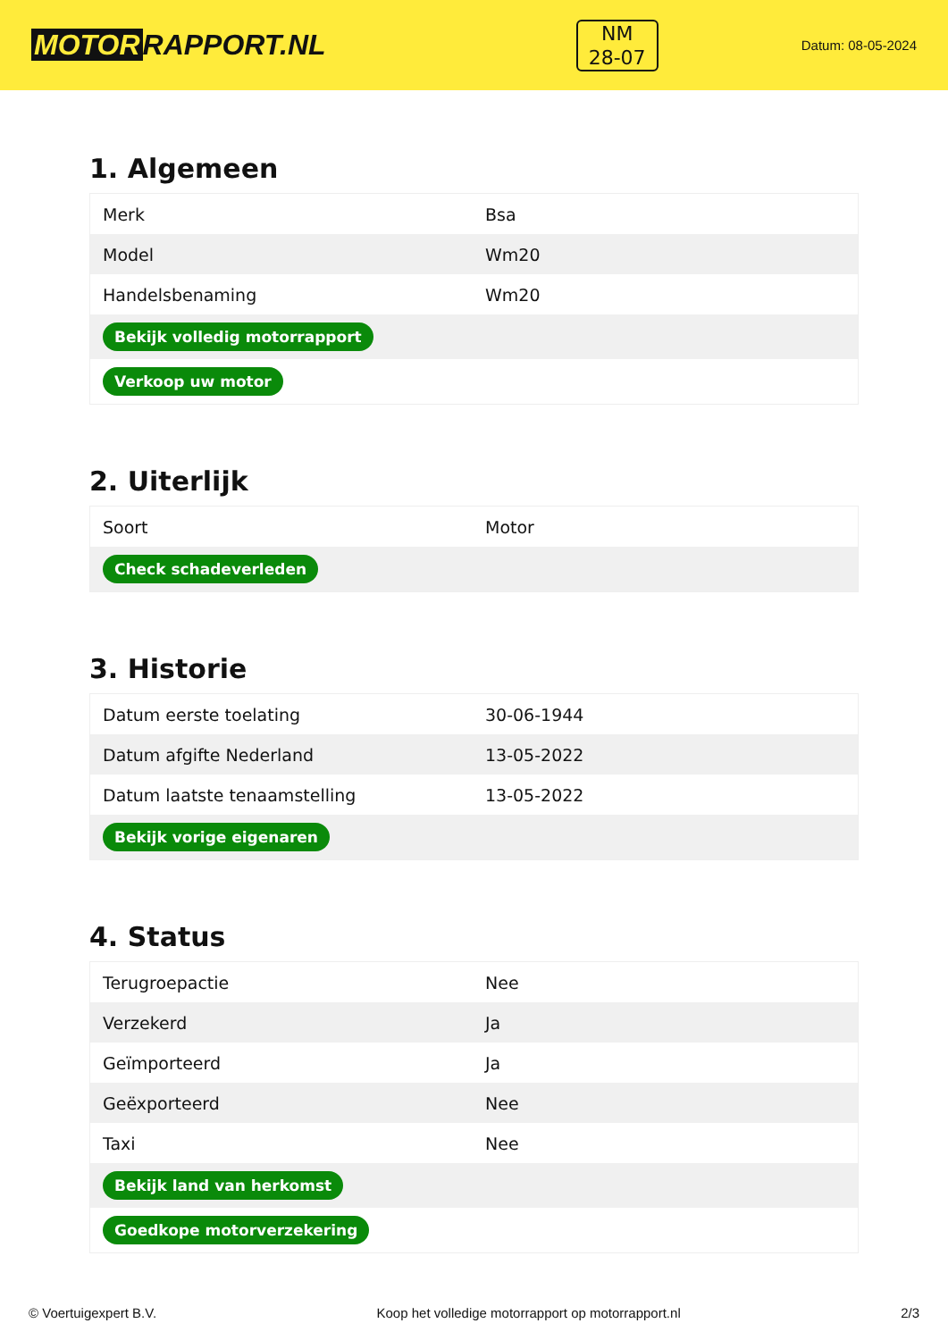MOTOR RAPPORT.NL
NM
28-07
Datum: 08-05-2024
1. Algemeen
| Merk | Bsa |
| Model | Wm20 |
| Handelsbenaming | Wm20 |
| Bekijk volledig motorrapport | |
| Verkoop uw motor | |
2. Uiterlijk
| Soort | Motor |
| Check schadeverleden | |
3. Historie
| Datum eerste toelating | 30-06-1944 |
| Datum afgifte Nederland | 13-05-2022 |
| Datum laatste tenaamstelling | 13-05-2022 |
| Bekijk vorige eigenaren | |
4. Status
| Terugroepactie | Nee |
| Verzekerd | Ja |
| Geïmporteerd | Ja |
| Geëxporteerd | Nee |
| Taxi | Nee |
| Bekijk land van herkomst | |
| Goedkope motorverzekering | |
© Voertuigexpert B.V. Koop het volledige motorrapport op motorrapport.nl 2/3